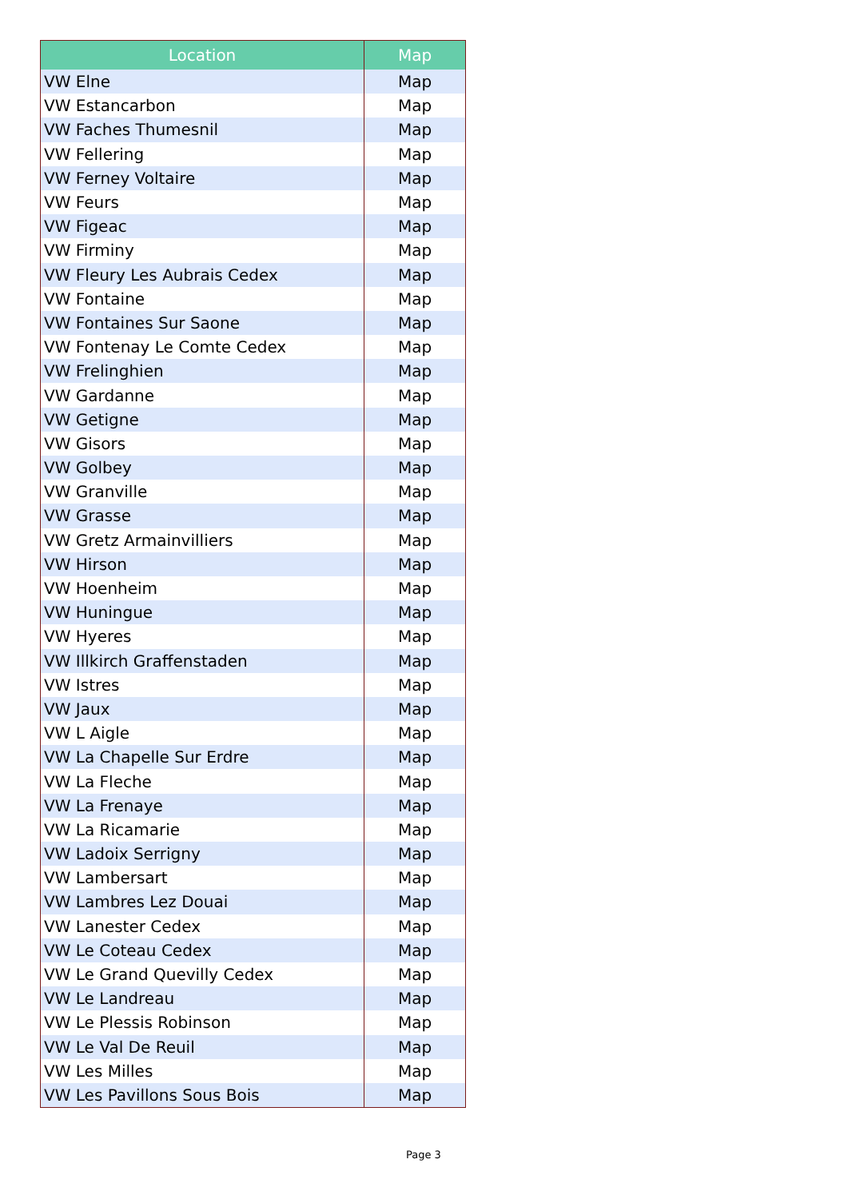| Location | Map |
| --- | --- |
| VW Elne | Map |
| VW Estancarbon | Map |
| VW Faches Thumesnil | Map |
| VW Fellering | Map |
| VW Ferney Voltaire | Map |
| VW Feurs | Map |
| VW Figeac | Map |
| VW Firminy | Map |
| VW Fleury Les Aubrais Cedex | Map |
| VW Fontaine | Map |
| VW Fontaines Sur Saone | Map |
| VW Fontenay Le Comte Cedex | Map |
| VW Frelinghien | Map |
| VW Gardanne | Map |
| VW Getigne | Map |
| VW Gisors | Map |
| VW Golbey | Map |
| VW Granville | Map |
| VW Grasse | Map |
| VW Gretz Armainvilliers | Map |
| VW Hirson | Map |
| VW Hoenheim | Map |
| VW Huningue | Map |
| VW Hyeres | Map |
| VW Illkirch Graffenstaden | Map |
| VW Istres | Map |
| VW Jaux | Map |
| VW L Aigle | Map |
| VW La Chapelle Sur Erdre | Map |
| VW La Fleche | Map |
| VW La Frenaye | Map |
| VW La Ricamarie | Map |
| VW Ladoix Serrigny | Map |
| VW Lambersart | Map |
| VW Lambres Lez Douai | Map |
| VW Lanester Cedex | Map |
| VW Le Coteau Cedex | Map |
| VW Le Grand Quevilly Cedex | Map |
| VW Le Landreau | Map |
| VW Le Plessis Robinson | Map |
| VW Le Val De Reuil | Map |
| VW Les Milles | Map |
| VW Les Pavillons Sous Bois | Map |
Page 3